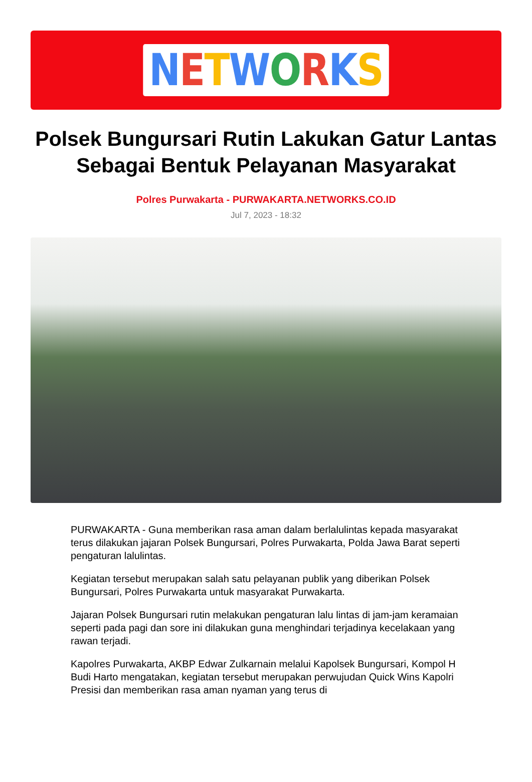NETWORKS
Polsek Bungursari Rutin Lakukan Gatur Lantas Sebagai Bentuk Pelayanan Masyarakat
Polres Purwakarta - PURWAKARTA.NETWORKS.CO.ID
Jul 7, 2023 - 18:32
PURWAKARTA - Guna memberikan rasa aman dalam berlalulintas kepada masyarakat terus dilakukan jajaran Polsek Bungursari, Polres Purwakarta, Polda Jawa Barat seperti pengaturan lalulintas.
Kegiatan tersebut merupakan salah satu pelayanan publik yang diberikan Polsek Bungursari, Polres Purwakarta untuk masyarakat Purwakarta.
Jajaran Polsek Bungursari rutin melakukan pengaturan lalu lintas di jam-jam keramaian seperti pada pagi dan sore ini dilakukan guna menghindari terjadinya kecelakaan yang rawan terjadi.
Kapolres Purwakarta, AKBP Edwar Zulkarnain melalui Kapolsek Bungursari, Kompol H Budi Harto mengatakan, kegiatan tersebut merupakan perwujudan Quick Wins Kapolri Presisi dan memberikan rasa aman nyaman yang terus di